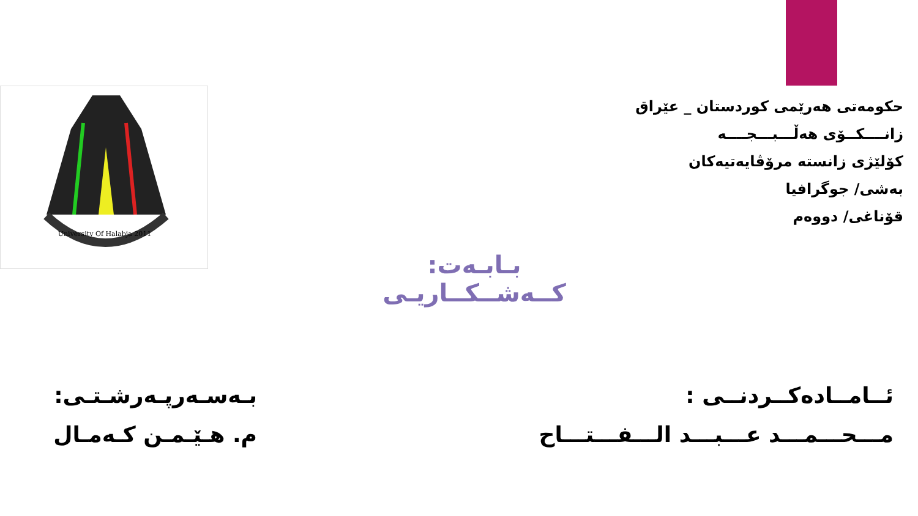University Of Halabja 2011
حکومەتی هەرێمی کوردستان _ عێراق
زانــــکــۆی هەڵـــبـــجــــە
کۆلێژی زانستە مرۆڤایەتیەکان
بەشی/ جوگرافیا
قۆناغی/ دووەم
بـابـەت: کــەشــکــاریـی
ئــامــادەکــردنــی :
مـــحـــمـــد عـــبـــد الـــفـــتـــاح
بـەسـەرپـەرشـتـی:
م. هـێـمـن کـەمـال